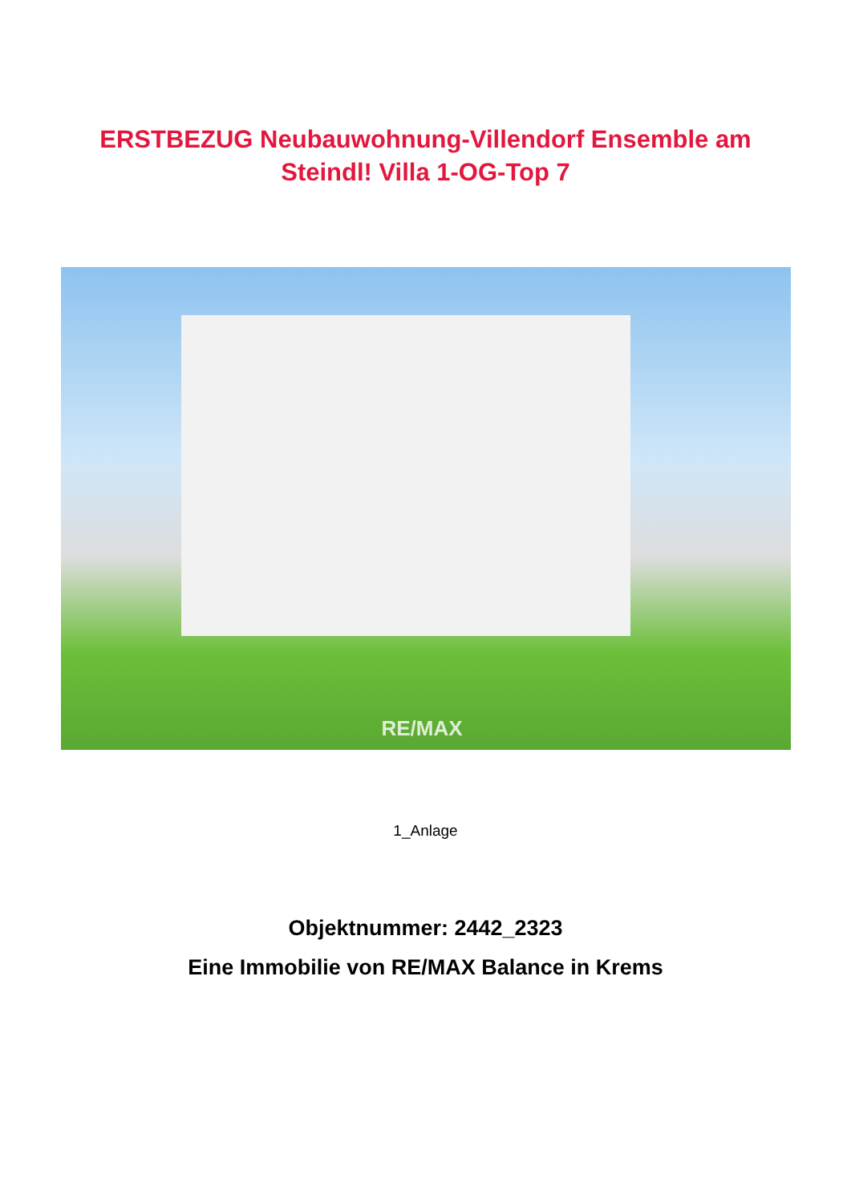ERSTBEZUG Neubauwohnung-Villendorf Ensemble am
Steindl! Villa 1-OG-Top 7
RE/MAX
1_Anlage
Objektnummer: 2442_2323
Eine Immobilie von RE/MAX Balance in Krems